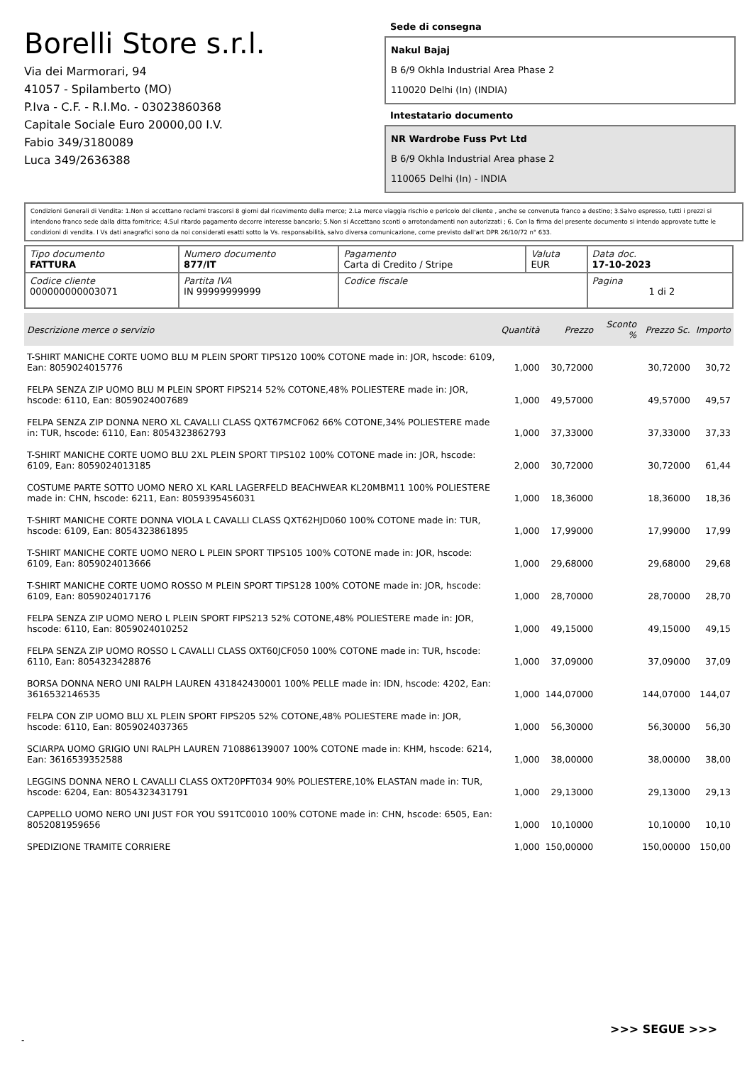Borelli Store s.r.l.
Via dei Marmorari, 94
41057 - Spilamberto (MO)
P.Iva - C.F. - R.I.Mo. - 03023860368
Capitale Sociale Euro 20000,00 I.V.
Fabio 349/3180089
Luca 349/2636388
Sede di consegna
Nakul Bajaj
B 6/9 Okhla Industrial Area Phase 2
110020 Delhi (In) (INDIA)
Intestatario documento
NR Wardrobe Fuss Pvt Ltd
B 6/9 Okhla Industrial Area phase 2
110065 Delhi (In) - INDIA
Condizioni Generali di Vendita: 1.Non si accettano reclami trascorsi 8 giorni dal ricevimento della merce; 2.La merce viaggia rischio e pericolo del cliente , anche se convenuta franco a destino; 3.Salvo espresso, tutti i prezzi si intendono franco sede dalla ditta fornitrice; 4.Sul ritardo pagamento decorre interesse bancario; 5.Non si Accettano sconti o arrotondamenti non autorizzati ; 6. Con la firma del presente documento si intendo approvate tutte le condizioni di vendita. I Vs dati anagrafici sono da noi considerati esatti sotto la Vs. responsabilità, salvo diversa comunicazione, come previsto dall'art DPR 26/10/72 n° 633.
| Tipo documento FATTURA | Numero documento 877/IT | Pagamento Carta di Credito / Stripe | Valuta EUR | Data doc. 17-10-2023 |
| Codice cliente 000000000003071 | Partita IVA IN 99999999999 | Codice fiscale | | Pagina 1 di 2 |
| Descrizione merce o servizio | Quantità | Prezzo | Sconto % | Prezzo Sc. | Importo |
| --- | --- | --- | --- | --- | --- |
| T-SHIRT MANICHE CORTE UOMO BLU M PLEIN SPORT TIPS120 100% COTONE made in: JOR, hscode: 6109, Ean: 8059024015776 | 1,000 | 30,72000 | | 30,72000 | 30,72 |
| FELPA SENZA ZIP UOMO BLU M PLEIN SPORT FIPS214 52% COTONE,48% POLIESTERE made in: JOR, hscode: 6110, Ean: 8059024007689 | 1,000 | 49,57000 | | 49,57000 | 49,57 |
| FELPA SENZA ZIP DONNA NERO XL CAVALLI CLASS QXT67MCF062 66% COTONE,34% POLIESTERE made in: TUR, hscode: 6110, Ean: 8054323862793 | 1,000 | 37,33000 | | 37,33000 | 37,33 |
| T-SHIRT MANICHE CORTE UOMO BLU 2XL PLEIN SPORT TIPS102 100% COTONE made in: JOR, hscode: 6109, Ean: 8059024013185 | 2,000 | 30,72000 | | 30,72000 | 61,44 |
| COSTUME PARTE SOTTO UOMO NERO XL KARL LAGERFELD BEACHWEAR KL20MBM11 100% POLIESTERE made in: CHN, hscode: 6211, Ean: 8059395456031 | 1,000 | 18,36000 | | 18,36000 | 18,36 |
| T-SHIRT MANICHE CORTE DONNA VIOLA L CAVALLI CLASS QXT62HJD060 100% COTONE made in: TUR, hscode: 6109, Ean: 8054323861895 | 1,000 | 17,99000 | | 17,99000 | 17,99 |
| T-SHIRT MANICHE CORTE UOMO NERO L PLEIN SPORT TIPS105 100% COTONE made in: JOR, hscode: 6109, Ean: 8059024013666 | 1,000 | 29,68000 | | 29,68000 | 29,68 |
| T-SHIRT MANICHE CORTE UOMO ROSSO M PLEIN SPORT TIPS128 100% COTONE made in: JOR, hscode: 6109, Ean: 8059024017176 | 1,000 | 28,70000 | | 28,70000 | 28,70 |
| FELPA SENZA ZIP UOMO NERO L PLEIN SPORT FIPS213 52% COTONE,48% POLIESTERE made in: JOR, hscode: 6110, Ean: 8059024010252 | 1,000 | 49,15000 | | 49,15000 | 49,15 |
| FELPA SENZA ZIP UOMO ROSSO L CAVALLI CLASS OXT60JCF050 100% COTONE made in: TUR, hscode: 6110, Ean: 8054323428876 | 1,000 | 37,09000 | | 37,09000 | 37,09 |
| BORSA DONNA NERO UNI RALPH LAUREN 431842430001 100% PELLE made in: IDN, hscode: 4202, Ean: 3616532146535 | 1,000 | 144,07000 | | 144,07000 | 144,07 |
| FELPA CON ZIP UOMO BLU XL PLEIN SPORT FIPS205 52% COTONE,48% POLIESTERE made in: JOR, hscode: 6110, Ean: 8059024037365 | 1,000 | 56,30000 | | 56,30000 | 56,30 |
| SCIARPA UOMO GRIGIO UNI RALPH LAUREN 710886139007 100% COTONE made in: KHM, hscode: 6214, Ean: 3616539352588 | 1,000 | 38,00000 | | 38,00000 | 38,00 |
| LEGGINS DONNA NERO L CAVALLI CLASS OXT20PFT034 90% POLIESTERE,10% ELASTAN made in: TUR, hscode: 6204, Ean: 8054323431791 | 1,000 | 29,13000 | | 29,13000 | 29,13 |
| CAPPELLO UOMO NERO UNI JUST FOR YOU S91TC0010 100% COTONE made in: CHN, hscode: 6505, Ean: 8052081959656 | 1,000 | 10,10000 | | 10,10000 | 10,10 |
| SPEDIZIONE TRAMITE CORRIERE | 1,000 | 150,00000 | | 150,00000 | 150,00 |
>>> SEGUE >>>
-